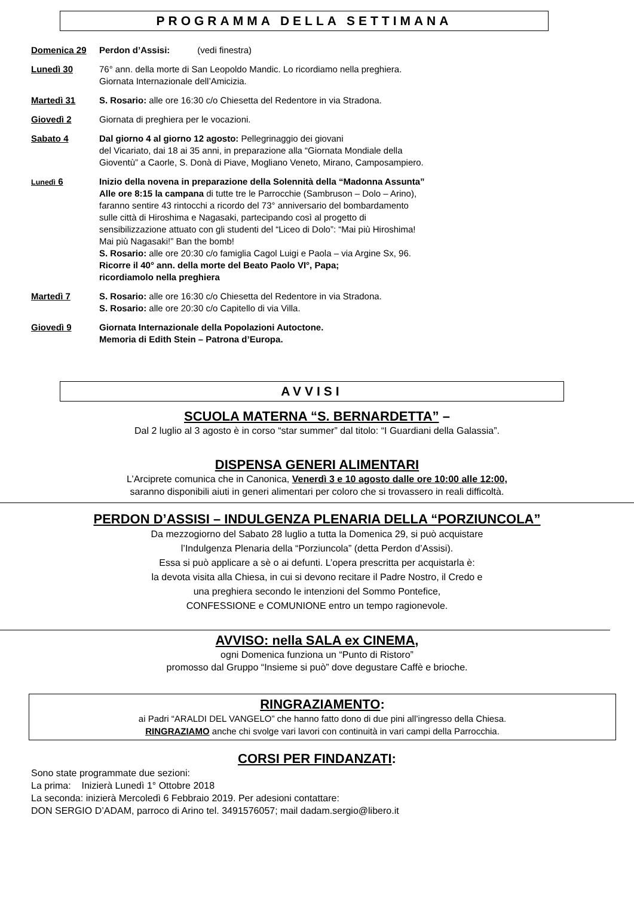PROGRAMMA DELLA SETTIMANA
Domenica 29 Perdon d’Assisi: (vedi finestra)
Lunedì 30 76° ann. della morte di San Leopoldo Mandic. Lo ricordiamo nella preghiera.
Giornata Internazionale dell’Amicizia.
Martedì 31 S. Rosario: alle ore 16:30 c/o Chiesetta del Redentore in via Stradona.
Giovedì 2 Giornata di preghiera per le vocazioni.
Sabato 4 Dal giorno 4 al giorno 12 agosto: Pellegrinaggio dei giovani
del Vicariato, dai 18 ai 35 anni, in preparazione alla “Giornata Mondiale della
Gioventù” a Caorle, S. Donà di Piave, Mogliano Veneto, Mirano, Camposampiero.
Lunedì 6 Inizio della novena in preparazione della Solennità della “Madonna Assunta”
Alle ore 8:15 la campana di tutte tre le Parrocchie (Sambruson – Dolo – Arino),
faranno sentire 43 rintocchi a ricordo del 73° anniversario del bombardamento
sulle città di Hiroshima e Nagasaki, partecipando così al progetto di
sensibilizzazione attuato con gli studenti del “Liceo di Dolo”: “Mai più Hiroshima!
Mai più Nagasaki!” Ban the bomb!
S. Rosario: alle ore 20:30 c/o famiglia Cagol Luigi e Paola – via Argine Sx, 96.
Ricorre il 40° ann. della morte del Beato Paolo VI°, Papa;
ricordiamolo nella preghiera
Martedì 7 S. Rosario: alle ore 16:30 c/o Chiesetta del Redentore in via Stradona.
S. Rosario: alle ore 20:30 c/o Capitello di via Villa.
Giovedì 9 Giornata Internazionale della Popolazioni Autoctone.
Memoria di Edith Stein – Patrona d’Europa.
AVVISI
SCUOLA MATERNA “S. BERNARDETTA” –
Dal 2 luglio al 3 agosto è in corso “star summer” dal titolo: “I Guardiani della Galassia”.
DISPENSA GENERI ALIMENTARI
L’Arciprete comunica che in Canonica, Venerdì 3 e 10 agosto dalle ore 10:00 alle 12:00,
saranno disponibili aiuti in generi alimentari per coloro che si trovassero in reali difficoltà.
PERDON D’ASSISI – INDULGENZA PLENARIA DELLA “PORZIUNCOLA”
Da mezzogiorno del Sabato 28 luglio a tutta la Domenica 29, si può acquistare
l’Indulgenza Plenaria della “Porziuncola” (detta Perdon d’Assisi).
Essa si può applicare a sè o ai defunti. L’opera prescritta per acquistarla è:
la devota visita alla Chiesa, in cui si devono recitare il Padre Nostro, il Credo e
una preghiera secondo le intenzioni del Sommo Pontefice,
CONFESSIONE e COMUNIONE entro un tempo ragionevole.
AVVISO: nella SALA ex CINEMA,
ogni Domenica funziona un “Punto di Ristoro”
promosso dal Gruppo “Insieme si può” dove degustare Caffè e brioche.
RINGRAZIAMENTO:
ai Padri “ARALDI DEL VANGELO” che hanno fatto dono di due pini all’ingresso della Chiesa.
RINGRAZIAMO anche chi svolge vari lavori con continuità in vari campi della Parrocchia.
CORSI PER FINDANZATI:
Sono state programmate due sezioni:
La prima: Inizierà Lunedì 1° Ottobre 2018
La seconda: inizierà Mercoledì 6 Febbraio 2019. Per adesioni contattare:
DON SERGIO D’ADAM, parroco di Arino tel. 3491576057; mail dadam.sergio@libero.it